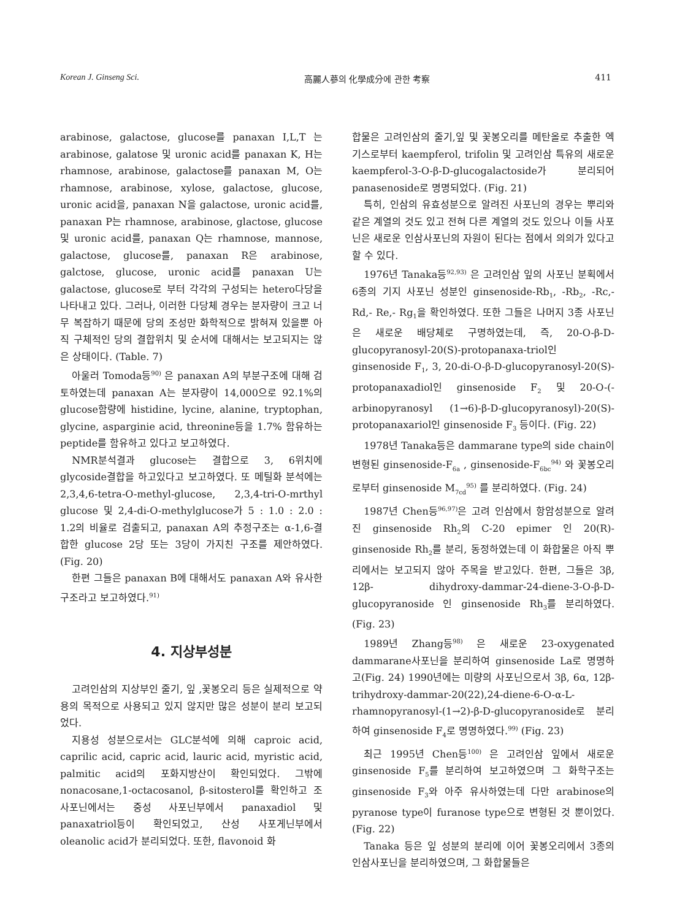Korean J. Ginseng Sci. 高麗人蔘의 化學成分에 관한 考察 411
arabinose, galactose, glucose를 panaxan I,L,T 는 arabinose, galatose 및 uronic acid를 panaxan K, H는 rhamnose, arabinose, galactose를 panaxan M, O는 rhamnose, arabinose, xylose, galactose, glucose, uronic acid을, panaxan N을 galactose, uronic acid를, panaxan P는 rhamnose, arabinose, glactose, glucose 및 uronic acid를, panaxan Q는 rhamnose, mannose, galactose, glucose를, panaxan R은 arabinose, galctose, glucose, uronic acid를 panaxan U는 galactose, glucose로 부터 각각의 구성되는 hetero다당을 나타내고 있다. 그러나, 이러한 다당체 경우는 분자량이 크고 너무 복잡하기 때문에 당의 조성만 화학적으로 밝혀져 있을뿐 아직 구체적인 당의 결합위치 및 순서에 대해서는 보고되지는 않은 상태이다. (Table. 7)
아울러 Tomoda등<sup>90)</sup> 은 panaxan A의 부분구조에 대해 검토하였는데 panaxan A는 분자량이 14,000으로 92.1%의 glucose함량에 histidine, lycine, alanine, tryptophan, glycine, asparginie acid, threonine등을 1.7% 함유하는 peptide를 함유하고 있다고 보고하였다.
NMR분석결과 glucose는 결합으로 3, 6위치에 glycoside결합을 하고있다고 보고하였다. 또 메틸화 분석에는 2,3,4,6-tetra-O-methyl-glucose, 2,3,4-tri-O-mrthyl glucose 및 2,4-di-O-methylglucose가 5 : 1.0 : 2.0 : 1.2의 비율로 검출되고, panaxan A의 추정구조는 α-1,6-결합한 glucose 2당 또는 3당이 가지친 구조를 제안하였다. (Fig. 20)
한편 그들은 panaxan B에 대해서도 panaxan A와 유사한 구조라고 보고하였다.<sup>91)</sup>
4. 지상부성분
고려인삼의 지상부인 줄기, 잎 ,꽃봉오리 등은 실제적으로 약용의 목적으로 사용되고 있지 않지만 많은 성분이 분리 보고되었다.
지용성 성분으로서는 GLC분석에 의해 caproic acid, caprilic acid, capric acid, lauric acid, myristic acid, palmitic acid의 포화지방산이 확인되었다. 그밖에 nonacosane,1-octacosanol, β-sitosterol를 확인하고 조사포닌에서는 중성 사포닌부에서 panaxadiol 및 panaxatriol등이 확인되었고, 산성 사포게닌부에서 oleanolic acid가 분리되었다. 또한, flavonoid 화
합물은 고려인삼의 줄기,잎 및 꽃봉오리를 메탄올로 추출한 엑기스로부터 kaempferol, trifolin 및 고려인삼 특유의 새로운 kaempferol-3-O-β-D-glucogalactoside가 분리되어 panasenoside로 명명되었다. (Fig. 21)
특히, 인삼의 유효성분으로 알려진 사포닌의 경우는 뿌리와 같은 계열의 것도 있고 전혀 다른 계열의 것도 있으나 이들 사포닌은 새로운 인삼사포닌의 자원이 된다는 점에서 의의가 있다고 할 수 있다.
1976년 Tanaka등<sup>92,93)</sup> 은 고려인삼 잎의 사포닌 분획에서 6종의 기지 사포닌 성분인 ginsenoside-Rb<sub>1</sub>, -Rb<sub>2</sub>, -Rc,- Rd,- Re,- Rg<sub>1</sub>을 확인하였다. 또한 그들은 나머지 3종 사포닌은 새로운 배당체로 구명하였는데, 즉, 20-O-β-D-glucopyranosyl-20(S)-protopanaxa-triol인 ginsenoside F<sub>1</sub>, 3, 20-di-O-β-D-glucopyranosyl-20(S)-protopanaxadiol인 ginsenoside F<sub>2</sub> 및 20-O-(-arbinopyranosyl (1→6)-β-D-glucopyranosyl)-20(S)-protopanaxariol인 ginsenoside F<sub>3</sub> 등이다. (Fig. 22)
1978년 Tanaka등은 dammarane type의 side chain이 변형된 ginsenoside-F<sub>6a</sub> , ginsenoside-F<sub>6bc</sub><sup>94)</sup> 와 꽃봉오리로부터 ginsenoside M<sub>7cd</sub><sup>95)</sup> 를 분리하였다. (Fig. 24)
1987년 Chen등<sup>96,97)</sup>은 고려 인삼에서 항암성분으로 알려진 ginsenoside Rh<sub>2</sub>의 C-20 epimer 인 20(R)-ginsenoside Rh<sub>2</sub>를 분리, 동정하였는데 이 화합물은 아직 뿌리에서는 보고되지 않아 주목을 받고있다. 한편, 그들은 3β, 12β- dihydroxy-dammar-24-diene-3-O-β-D-glucopyranoside 인 ginsenoside Rh<sub>3</sub>를 분리하였다. (Fig. 23)
1989년 Zhang등<sup>98)</sup> 은 새로운 23-oxygenated dammarane사포닌을 분리하여 ginsenoside La로 명명하고(Fig. 24) 1990년에는 미량의 사포닌으로서 3β, 6α, 12β-trihydroxy-dammar-20(22),24-diene-6-O-α-L-rhamnopyranosyl-(1→2)-β-D-glucopyranoside로 분리하여 ginsenoside F<sub>4</sub>로 명명하였다.<sup>99)</sup> (Fig. 23)
최근 1995년 Chen등<sup>100)</sup> 은 고려인삼 잎에서 새로운 ginsenoside F<sub>5</sub>를 분리하여 보고하였으며 그 화학구조는 ginsenoside F<sub>3</sub>와 아주 유사하였는데 다만 arabinose의 pyranose type이 furanose type으로 변형된 것 뿐이었다. (Fig. 22)
Tanaka 등은 잎 성분의 분리에 이어 꽃봉오리에서 3종의 인삼사포닌을 분리하였으며, 그 화합물들은